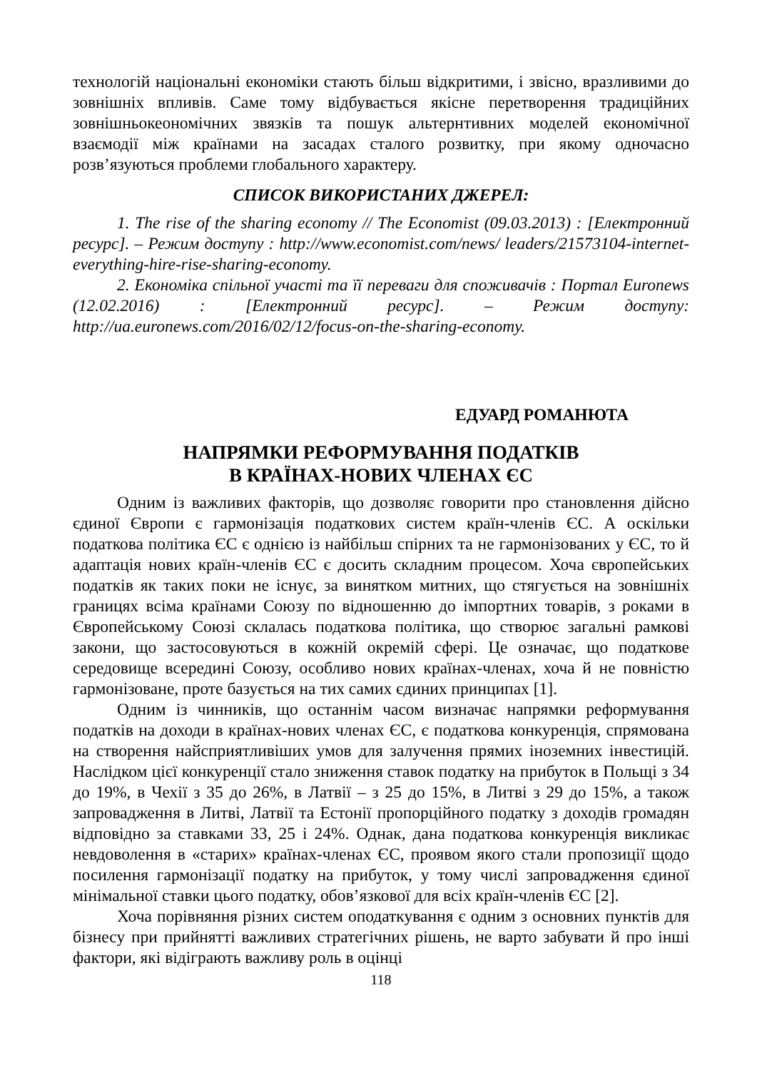технологій національні економіки стають більш відкритими, і звісно, вразливими до зовнішніх впливів. Саме тому відбувається якісне перетворення традиційних зовнішньокеономічних звязків та пошук альтернтивних моделей економічної взаємодії між країнами на засадах сталого розвитку, при якому одночасно розв’язуються проблеми глобального характеру.
СПИСОК ВИКОРИСТАНИХ ДЖЕРЕЛ:
1. The rise of the sharing economy // The Economist (09.03.2013) : [Електронний ресурс]. – Режим доступу : http://www.economist.com/news/ leaders/21573104-internet-everything-hire-rise-sharing-economy.
2. Економіка спільної участі та її переваги для споживачів : Портал Euronews (12.02.2016) : [Електронний ресурс]. – Режим доступу: http://ua.euronews.com/2016/02/12/focus-on-the-sharing-economy.
ЕДУАРД РОМАНЮТА
НАПРЯМКИ РЕФОРМУВАННЯ ПОДАТКІВ
В КРАЇНАХ-НОВИХ ЧЛЕНАХ ЄС
Одним із важливих факторів, що дозволяє говорити про становлення дійсно єдиної Європи є гармонізація податкових систем країн-членів ЄС. А оскільки податкова політика ЄС є однією із найбільш спірних та не гармонізованих у ЄС, то й адаптація нових країн-членів ЄС є досить складним процесом. Хоча європейських податків як таких поки не існує, за винятком митних, що стягується на зовнішніх границях всіма країнами Союзу по відношенню до імпортних товарів, з роками в Європейському Союзі склалась податкова політика, що створює загальні рамкові закони, що застосовуються в кожній окремій сфері. Це означає, що податкове середовище всередині Союзу, особливо нових країнах-членах, хоча й не повністю гармонізоване, проте базується на тих самих єдиних принципах [1].
Одним із чинників, що останнім часом визначає напрямки реформування податків на доходи в країнах-нових членах ЄС, є податкова конкуренція, спрямована на створення найсприятливіших умов для залучення прямих іноземних інвестицій. Наслідком цієї конкуренції стало зниження ставок податку на прибуток в Польщі з 34 до 19%, в Чехії з 35 до 26%, в Латвії – з 25 до 15%, в Литві з 29 до 15%, а також запровадження в Литві, Латвії та Естонії пропорційного податку з доходів громадян відповідно за ставками 33, 25 і 24%. Однак, дана податкова конкуренція викликає невдоволення в «старих» країнах-членах ЄС, проявом якого стали пропозиції щодо посилення гармонізації податку на прибуток, у тому числі запровадження єдиної мінімальної ставки цього податку, обов’язкової для всіх країн-членів ЄС [2].
Хоча порівняння різних систем оподаткування є одним з основних пунктів для бізнесу при прийнятті важливих стратегічних рішень, не варто забувати й про інші фактори, які відіграють важливу роль в оцінці
118